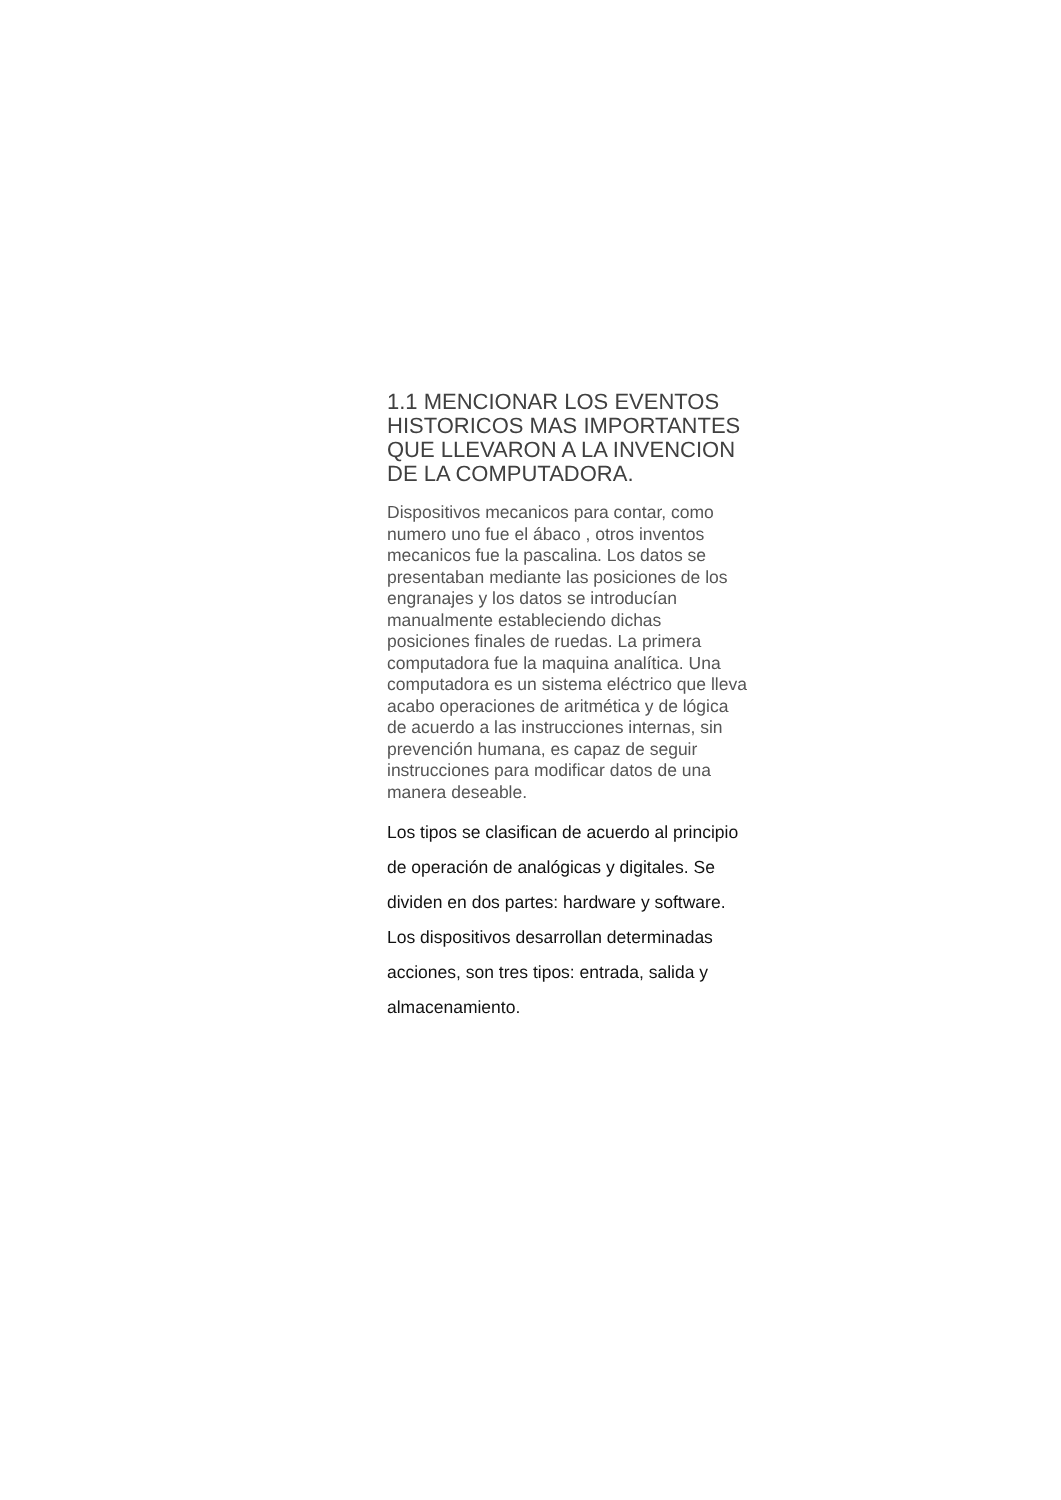1.1 MENCIONAR LOS EVENTOS HISTORICOS MAS IMPORTANTES QUE LLEVARON A LA INVENCION DE LA COMPUTADORA.
Dispositivos mecanicos para contar, como numero uno fue el ábaco , otros inventos mecanicos fue la pascalina. Los datos se presentaban mediante las posiciones de los engranajes y los datos se introducían manualmente estableciendo dichas posiciones finales de ruedas. La primera computadora fue la maquina analítica. Una computadora es un sistema eléctrico que lleva acabo operaciones de aritmética y de lógica de acuerdo a las instrucciones internas, sin prevención humana, es capaz de seguir instrucciones para modificar datos de una manera deseable.
Los tipos se clasifican de acuerdo al principio de operación de analógicas y digitales. Se dividen en dos partes: hardware y software. Los dispositivos desarrollan determinadas acciones, son tres tipos: entrada, salida y almacenamiento.